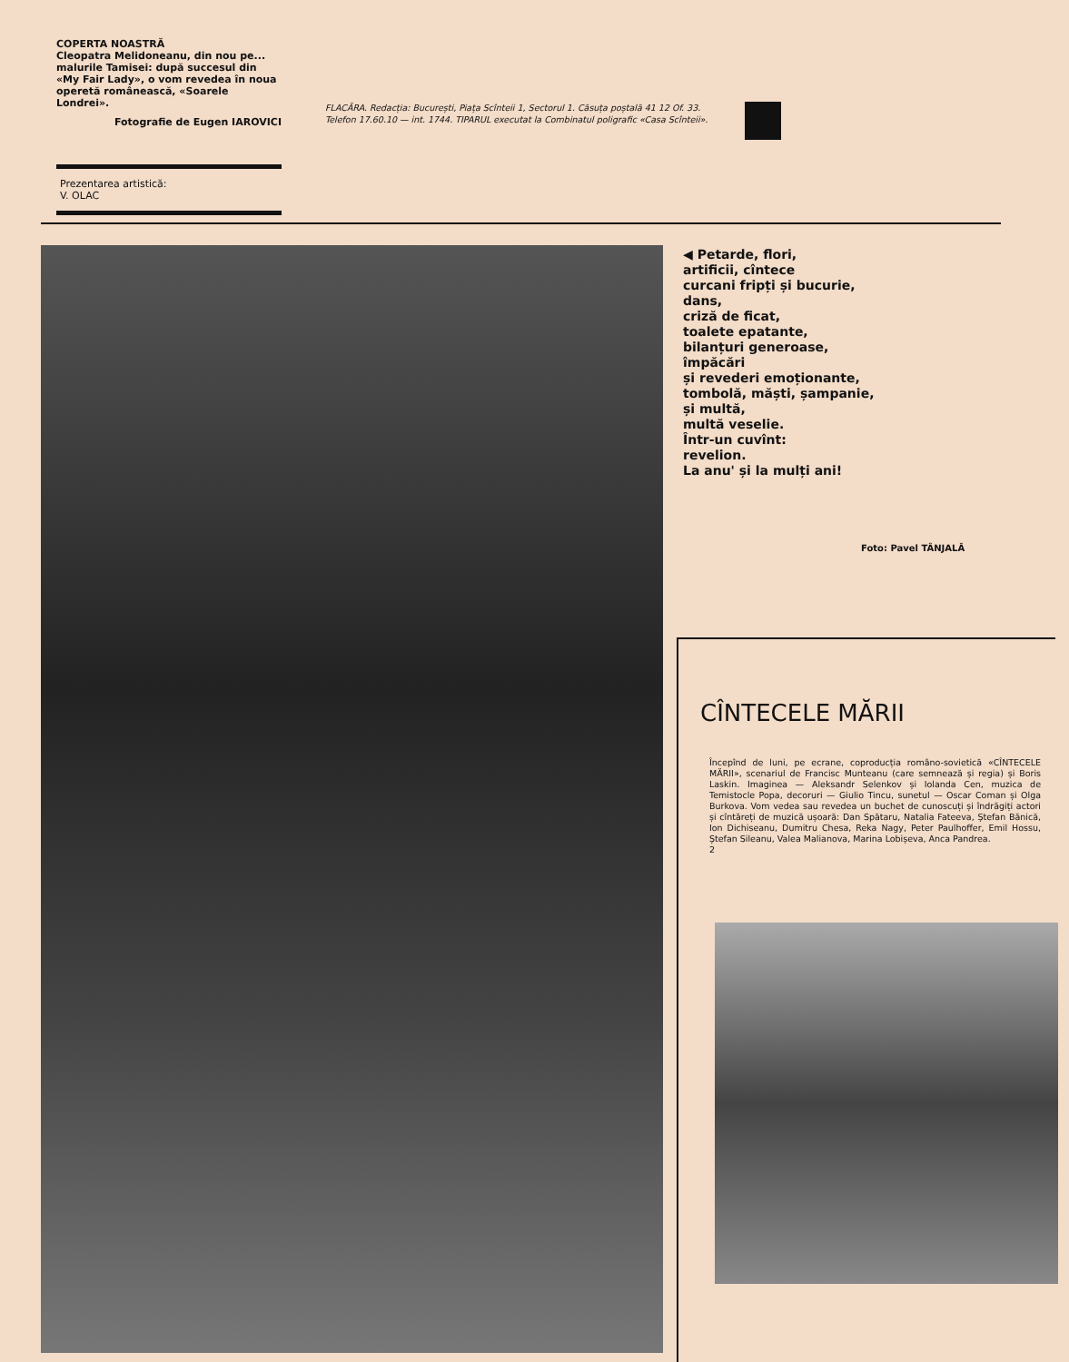COPERTA NOASTRĂ
Cleopatra Melidoneanu, din nou pe... malurile Tamisei: după succesul din «My Fair Lady», o vom revedea în noua operetă românească, «Soarele Londrei».
Fotografie de Eugen IAROVICI
Prezentarea artistică:
V. OLAC
FLACĂRA. Redacția: București, Piața Scînteii 1, Sectorul 1. Căsuța poștală 41 12 Of. 33. Telefon 17.60.10 — int. 1744. TIPARUL executat la Combinatul poligrafic «Casa Scînteii».
◀ Petarde, flori,
artificii, cîntece
curcani fripți și bucurie,
dans,
criză de ficat,
toalete epatante,
bilanțuri generoase,
împăcări
și revederi emoționante,
tombolă, măști, șampanie,
și multă,
multă veselie.
Într-un cuvînt:
revelion.
La anu' și la mulți ani!
Foto: Pavel TÂNJALĂ
CÎNTECELE MĂRII
Începînd de luni, pe ecrane, coproducția româno-sovietică «CÎNTECELE MĂRII», scenariul de Francisc Munteanu (care semnează și regia) și Boris Laskin. Imaginea — Aleksandr Selenkov și Iolanda Cen, muzica de Temistocle Popa, decoruri — Giulio Tincu, sunetul — Oscar Coman și Olga Burkova. Vom vedea sau revedea un buchet de cunoscuți și îndrăgiți actori și cîntăreți de muzică ușoară: Dan Spătaru, Natalia Fateeva, Ștefan Bănică, Ion Dichiseanu, Dumitru Chesa, Reka Nagy, Peter Paulhoffer, Emil Hossu, Ștefan Sileanu, Valea Malianova, Marina Lobișeva, Anca Pandrea.
2